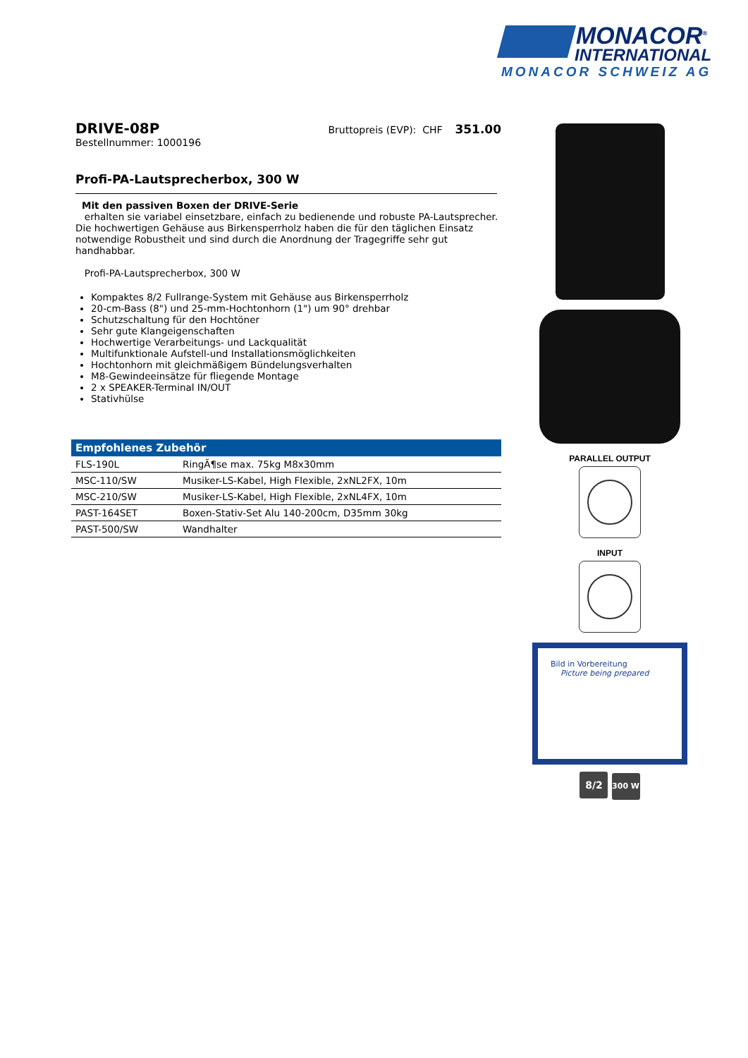MONACOR<sup>®</sup>
INTERNATIONAL
MONACOR SCHWEIZ AG
DRIVE-08P
Bruttopreis (EVP): CHF 351.00
Bestellnummer: 1000196
Profi-PA-Lautsprecherbox, 300 W
Mit den passiven Boxen der DRIVE-Serie
erhalten sie variabel einsetzbare, einfach zu bedienende und robuste PA-Lautsprecher. Die hochwertigen Gehäuse aus Birkensperrholz haben die für den täglichen Einsatz notwendige Robustheit und sind durch die Anordnung der Tragegriffe sehr gut handhabbar.
Profi-PA-Lautsprecherbox, 300 W
Kompaktes 8/2 Fullrange-System mit Gehäuse aus Birkensperrholz
20-cm-Bass (8") und 25-mm-Hochtonhorn (1") um 90° drehbar
Schutzschaltung für den Hochtöner
Sehr gute Klangeigenschaften
Hochwertige Verarbeitungs- und Lackqualität
Multifunktionale Aufstell-und Installationsmöglichkeiten
Hochtonhorn mit gleichmäßigem Bündelungsverhalten
M8-Gewindeeinsätze für fliegende Montage
2 x SPEAKER-Terminal IN/OUT
Stativhülse
Empfohlenes Zubehör
| FLS-190L | RingÃ¶se max. 75kg M8x30mm |
| MSC-110/SW | Musiker-LS-Kabel, High Flexible, 2xNL2FX, 10m |
| MSC-210/SW | Musiker-LS-Kabel, High Flexible, 2xNL4FX, 10m |
| PAST-164SET | Boxen-Stativ-Set Alu 140-200cm, D35mm 30kg |
| PAST-500/SW | Wandhalter |
PARALLEL OUTPUT
INPUT
Bild in Vorbereitung
Picture being prepared
8/2 300 W